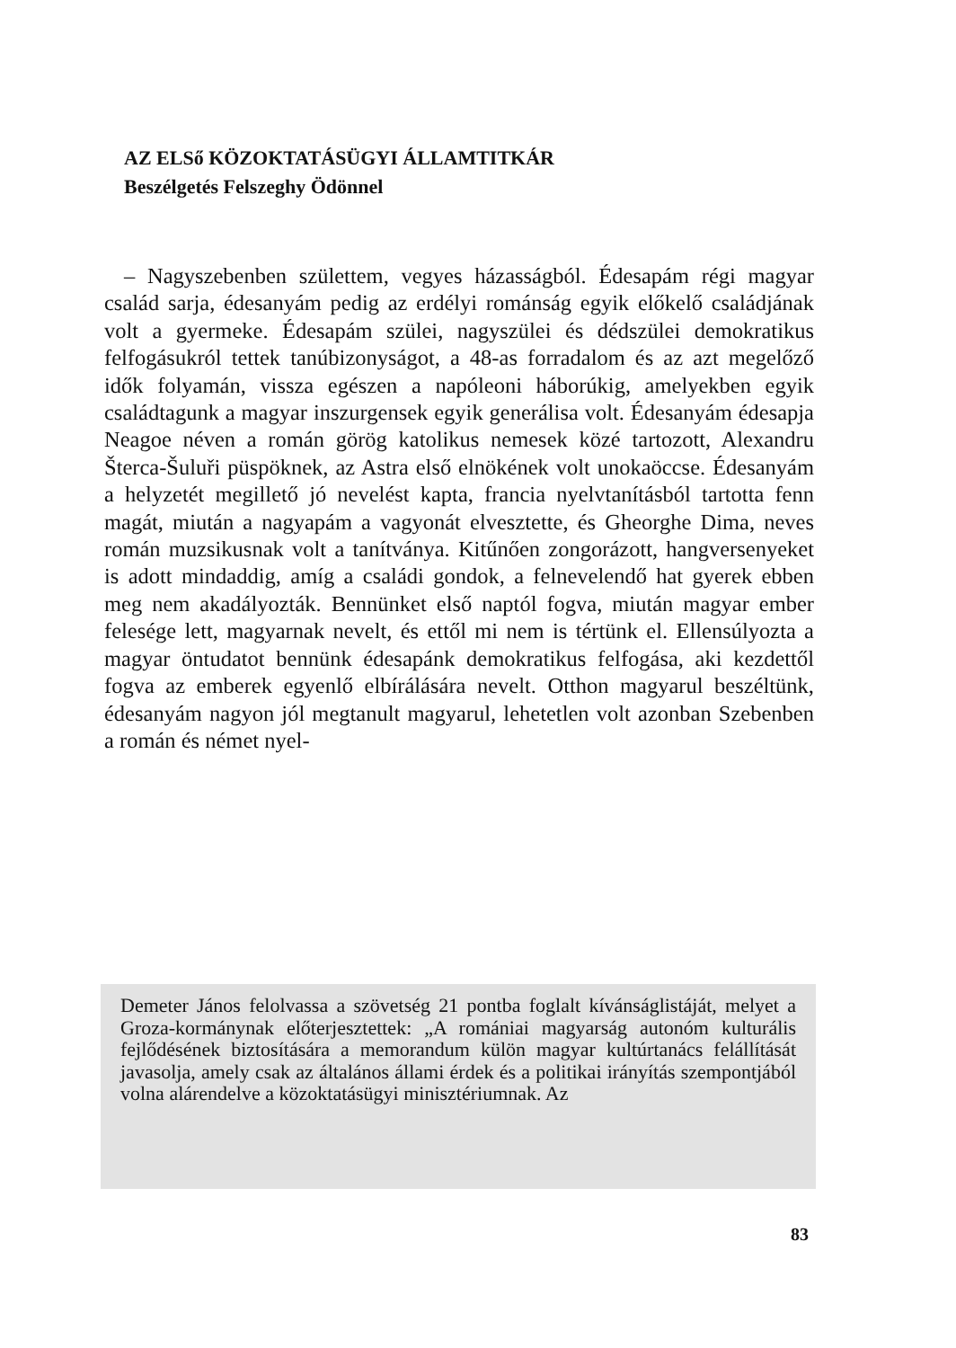AZ ELSő KÖZOKTATÁSÜGYI ÁLLAMTITKÁR
Beszélgetés Felszeghy Ödönnel
– Nagyszebenben születtem, vegyes házasságból. Édesapám régi magyar család sarja, édesanyám pedig az erdélyi románság egyik előkelő családjának volt a gyermeke. Édesapám szülei, nagyszülei és dédszülei demokratikus felfogásukról tettek tanúbizonyságot, a 48-as forradalom és az azt megelőző idők folyamán, vissza egészen a napóleoni háborúkig, amelyekben egyik családtagunk a magyar inszurgensek egyik generálisa volt. Édesanyám édesapja Neagoe néven a román görög katolikus nemesek közé tartozott, Alexandru Šterca-Šuluři püspöknek, az Astra első elnökének volt unokaöccse. Édesanyám a helyzetét megillető jó nevelést kapta, francia nyelvtanításból tartotta fenn magát, miután a nagyapám a vagyonát elvesztette, és Gheorghe Dima, neves román muzsikusnak volt a tanítványa. Kitűnően zongorázott, hangversenyeket is adott mindaddig, amíg a családi gondok, a felnevelendő hat gyerek ebben meg nem akadályozták. Bennünket első naptól fogva, miután magyar ember felesége lett, magyarnak nevelt, és ettől mi nem is tértünk el. Ellensúlyozta a magyar öntudatot bennünk édesapánk demokratikus felfogása, aki kezdettől fogva az emberek egyenlő elbírálására nevelt. Otthon magyarul beszéltünk, édesanyám nagyon jól megtanult magyarul, lehetetlen volt azonban Szebenben a román és német nyel-
Demeter János felolvassa a szövetség 21 pontba foglalt kívánságlistáját, melyet a Groza-kormánynak előterjesztettek: „A romániai magyarság autonóm kulturális fejlődésének biztosítására a memorandum külön magyar kultúrtanács felállítását javasolja, amely csak az általános állami érdek és a politikai irányítás szempontjából volna alárendelve a közoktatásügyi minisztériumnak. Az
83